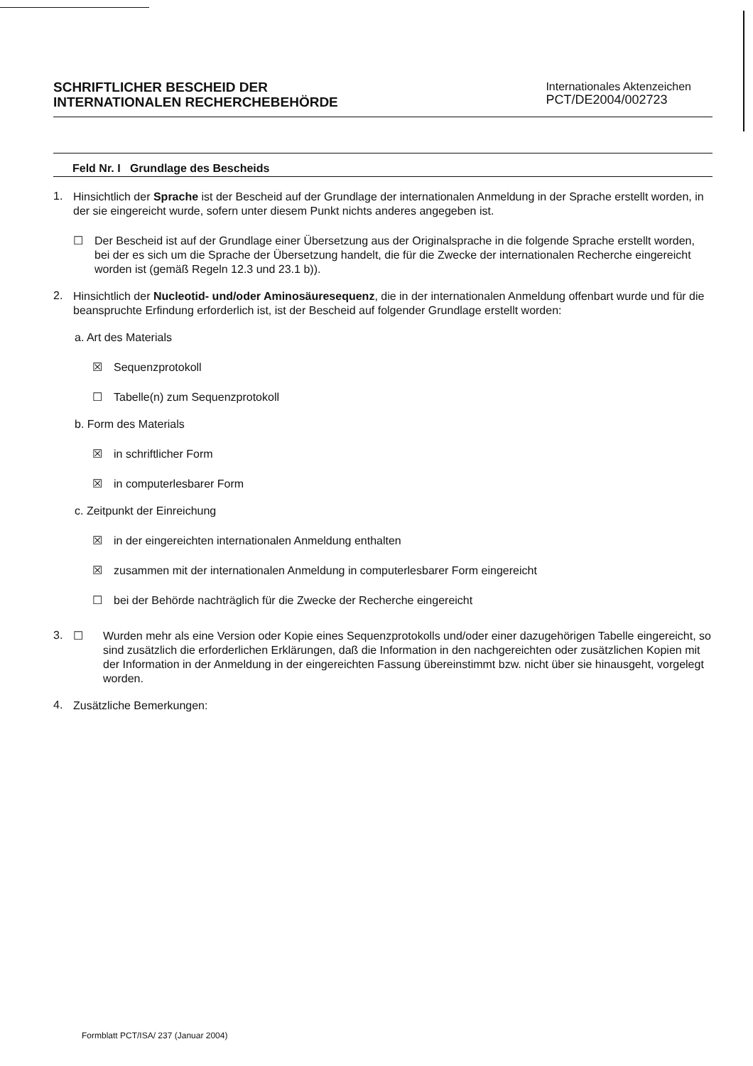SCHRIFTLICHER BESCHEID DER
INTERNATIONALEN RECHERCHEBEHÖRDE
Internationales Aktenzeichen
PCT/DE2004/002723
Feld Nr. I Grundlage des Bescheids
1.
Hinsichtlich der Sprache ist der Bescheid auf der Grundlage der internationalen Anmeldung in der Sprache erstellt worden, in der sie eingereicht wurde, sofern unter diesem Punkt nichts anderes angegeben ist.
☐
Der Bescheid ist auf der Grundlage einer Übersetzung aus der Originalsprache in die folgende Sprache erstellt worden, bei der es sich um die Sprache der Übersetzung handelt, die für die Zwecke der internationalen Recherche eingereicht worden ist (gemäß Regeln 12.3 und 23.1 b)).
2.
Hinsichtlich der Nucleotid- und/oder Aminosäuresequenz, die in der internationalen Anmeldung offenbart wurde und für die beanspruchte Erfindung erforderlich ist, ist der Bescheid auf folgender Grundlage erstellt worden:
a. Art des Materials
☒
Sequenzprotokoll
☐
Tabelle(n) zum Sequenzprotokoll
b. Form des Materials
☒
in schriftlicher Form
☒
in computerlesbarer Form
c. Zeitpunkt der Einreichung
☒
in der eingereichten internationalen Anmeldung enthalten
☒
zusammen mit der internationalen Anmeldung in computerlesbarer Form eingereicht
☐
bei der Behörde nachträglich für die Zwecke der Recherche eingereicht
3. ☐
Wurden mehr als eine Version oder Kopie eines Sequenzprotokolls und/oder einer dazugehörigen Tabelle eingereicht, so sind zusätzlich die erforderlichen Erklärungen, daß die Information in den nachgereichten oder zusätzlichen Kopien mit der Information in der Anmeldung in der eingereichten Fassung übereinstimmt bzw. nicht über sie hinausgeht, vorgelegt worden.
4.
Zusätzliche Bemerkungen:
Formblatt PCT/ISA/ 237 (Januar 2004)